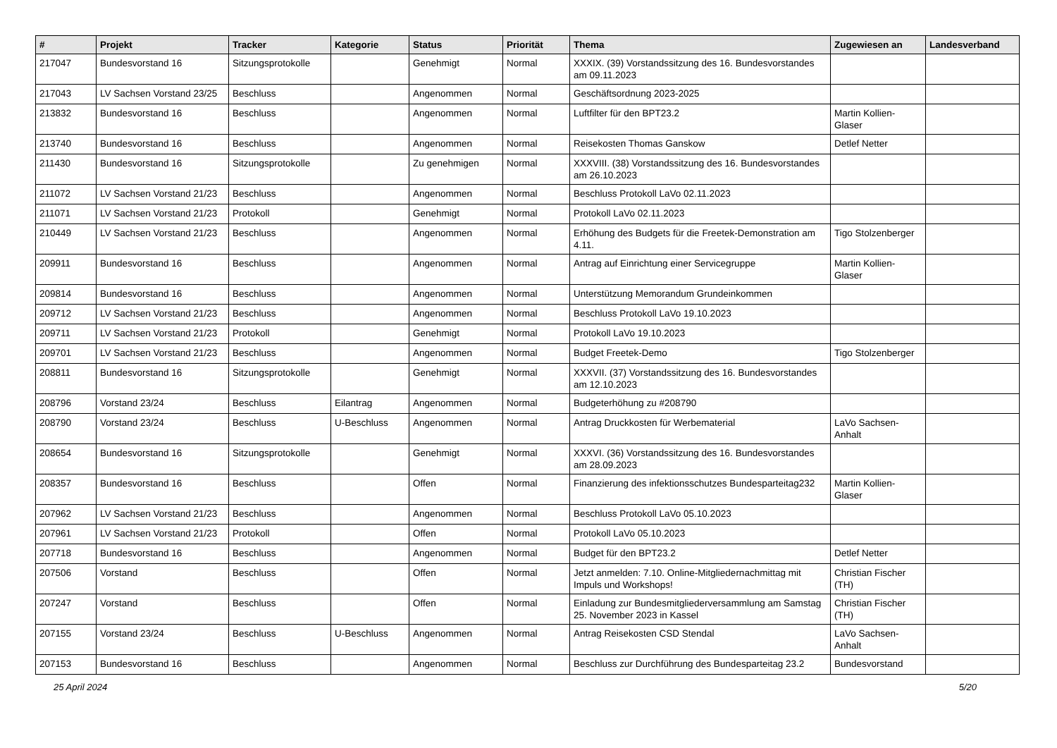| # | Projekt | Tracker | Kategorie | Status | Priorität | Thema | Zugewiesen an | Landesverband |
| --- | --- | --- | --- | --- | --- | --- | --- | --- |
| 217047 | Bundesvorstand 16 | Sitzungsprotokolle | | Genehmigt | Normal | XXXIX. (39) Vorstandssitzung des 16. Bundesvorstandes am 09.11.2023 | | |
| 217043 | LV Sachsen Vorstand 23/25 | Beschluss | | Angenommen | Normal | Geschäftsordnung 2023-2025 | | |
| 213832 | Bundesvorstand 16 | Beschluss | | Angenommen | Normal | Luftfilter für den BPT23.2 | Martin Kollien-Glaser | |
| 213740 | Bundesvorstand 16 | Beschluss | | Angenommen | Normal | Reisekosten Thomas Ganskow | Detlef Netter | |
| 211430 | Bundesvorstand 16 | Sitzungsprotokolle | | Zu genehmigen | Normal | XXXVIII. (38) Vorstandssitzung des 16. Bundesvorstandes am 26.10.2023 | | |
| 211072 | LV Sachsen Vorstand 21/23 | Beschluss | | Angenommen | Normal | Beschluss Protokoll LaVo 02.11.2023 | | |
| 211071 | LV Sachsen Vorstand 21/23 | Protokoll | | Genehmigt | Normal | Protokoll LaVo 02.11.2023 | | |
| 210449 | LV Sachsen Vorstand 21/23 | Beschluss | | Angenommen | Normal | Erhöhung des Budgets für die Freetek-Demonstration am 4.11. | Tigo Stolzenberger | |
| 209911 | Bundesvorstand 16 | Beschluss | | Angenommen | Normal | Antrag auf Einrichtung einer Servicegruppe | Martin Kollien-Glaser | |
| 209814 | Bundesvorstand 16 | Beschluss | | Angenommen | Normal | Unterstützung Memorandum Grundeinkommen | | |
| 209712 | LV Sachsen Vorstand 21/23 | Beschluss | | Angenommen | Normal | Beschluss Protokoll LaVo 19.10.2023 | | |
| 209711 | LV Sachsen Vorstand 21/23 | Protokoll | | Genehmigt | Normal | Protokoll LaVo 19.10.2023 | | |
| 209701 | LV Sachsen Vorstand 21/23 | Beschluss | | Angenommen | Normal | Budget Freetek-Demo | Tigo Stolzenberger | |
| 208811 | Bundesvorstand 16 | Sitzungsprotokolle | | Genehmigt | Normal | XXXVII. (37) Vorstandssitzung des 16. Bundesvorstandes am 12.10.2023 | | |
| 208796 | Vorstand 23/24 | Beschluss | Eilantrag | Angenommen | Normal | Budgeterhöhung zu #208790 | | |
| 208790 | Vorstand 23/24 | Beschluss | U-Beschluss | Angenommen | Normal | Antrag Druckkosten für Werbematerial | LaVo Sachsen-Anhalt | |
| 208654 | Bundesvorstand 16 | Sitzungsprotokolle | | Genehmigt | Normal | XXXVI. (36) Vorstandssitzung des 16. Bundesvorstandes am 28.09.2023 | | |
| 208357 | Bundesvorstand 16 | Beschluss | | Offen | Normal | Finanzierung des infektionsschutzes Bundesparteitag232 | Martin Kollien-Glaser | |
| 207962 | LV Sachsen Vorstand 21/23 | Beschluss | | Angenommen | Normal | Beschluss Protokoll LaVo 05.10.2023 | | |
| 207961 | LV Sachsen Vorstand 21/23 | Protokoll | | Offen | Normal | Protokoll LaVo 05.10.2023 | | |
| 207718 | Bundesvorstand 16 | Beschluss | | Angenommen | Normal | Budget für den BPT23.2 | Detlef Netter | |
| 207506 | Vorstand | Beschluss | | Offen | Normal | Jetzt anmelden: 7.10. Online-Mitgliedernachmittag mit Impuls und Workshops! | Christian Fischer (TH) | |
| 207247 | Vorstand | Beschluss | | Offen | Normal | Einladung zur Bundesmitgliederversammlung am Samstag 25. November 2023 in Kassel | Christian Fischer (TH) | |
| 207155 | Vorstand 23/24 | Beschluss | U-Beschluss | Angenommen | Normal | Antrag Reisekosten CSD Stendal | LaVo Sachsen-Anhalt | |
| 207153 | Bundesvorstand 16 | Beschluss | | Angenommen | Normal | Beschluss zur Durchführung des Bundesparteitag 23.2 | Bundesvorstand | |
25 April 2024 5/20